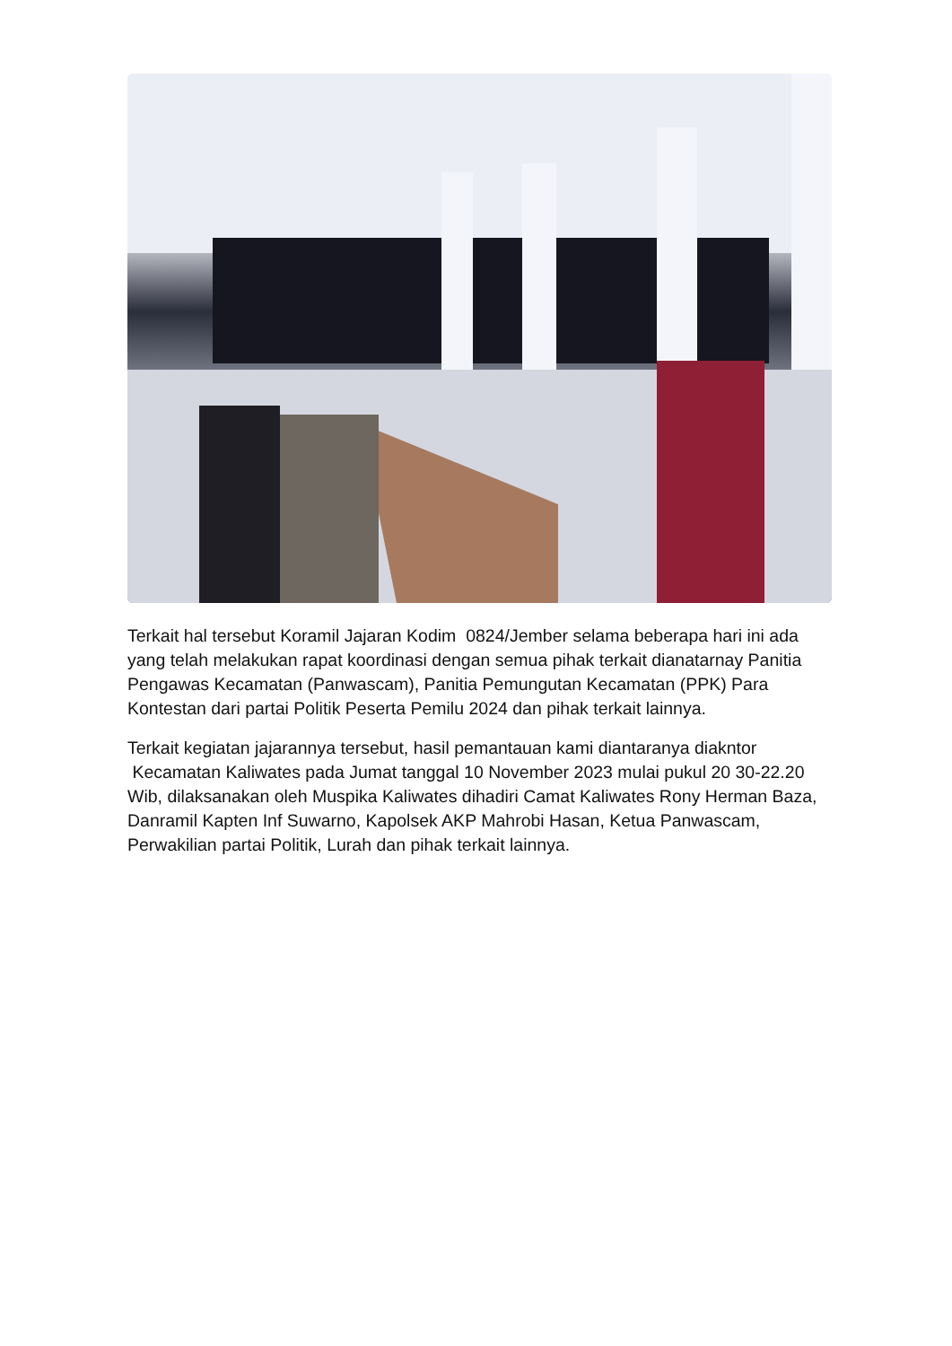Terkait hal tersebut Koramil Jajaran Kodim 0824/Jember selama beberapa hari ini ada yang telah melakukan rapat koordinasi dengan semua pihak terkait dianatarnay Panitia Pengawas Kecamatan (Panwascam), Panitia Pemungutan Kecamatan (PPK) Para Kontestan dari partai Politik Peserta Pemilu 2024 dan pihak terkait lainnya.
Terkait kegiatan jajarannya tersebut, hasil pemantauan kami diantaranya diakntor Kecamatan Kaliwates pada Jumat tanggal 10 November 2023 mulai pukul 20 30-22.20 Wib, dilaksanakan oleh Muspika Kaliwates dihadiri Camat Kaliwates Rony Herman Baza, Danramil Kapten Inf Suwarno, Kapolsek AKP Mahrobi Hasan, Ketua Panwascam, Perwakilian partai Politik, Lurah dan pihak terkait lainnya.